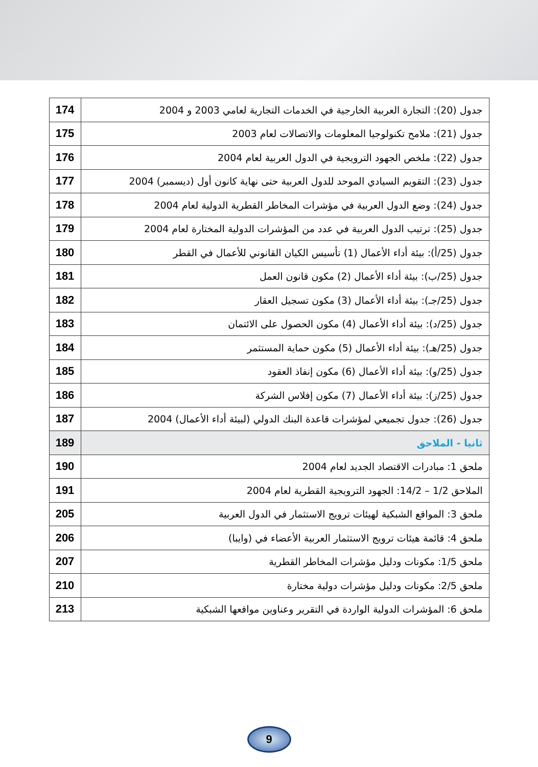| جدول (20): التجارة العربية الخارجية في الخدمات التجارية لعامي 2003 و 2004 | 174 |
| جدول (21): ملامح تكنولوجيا المعلومات والاتصالات لعام 2003 | 175 |
| جدول (22): ملخص الجهود الترويجية في الدول العربية لعام 2004 | 176 |
| جدول (23): التقويم السيادي الموحد للدول العربية حتى نهاية كانون أول (ديسمبر) 2004 | 177 |
| جدول (24): وضع الدول العربية في مؤشرات المخاطر القطرية الدولية لعام 2004 | 178 |
| جدول (25): ترتيب الدول العربية في عدد من المؤشرات الدولية المختارة لعام 2004 | 179 |
| جدول (25/أ): بيئة أداء الأعمال (1) تأسيس الكيان القانوني للأعمال في القطر | 180 |
| جدول (25/ب): بيئة أداء الأعمال (2) مكون قانون العمل | 181 |
| جدول (25/جـ): بيئة أداء الأعمال (3) مكون تسجيل العقار | 182 |
| جدول (25/د): بيئة أداء الأعمال (4) مكون الحصول على الائتمان | 183 |
| جدول (25/هـ): بيئة أداء الأعمال (5) مكون حماية المستثمر | 184 |
| جدول (25/و): بيئة أداء الأعمال (6) مكون إنفاذ العقود | 185 |
| جدول (25/ز): بيئة أداء الأعمال (7) مكون إفلاس الشركة | 186 |
| جدول (26): جدول تجميعي لمؤشرات قاعدة البنك الدولي (لبيئة أداء الأعمال) 2004 | 187 |
| ثانيا - الملاحق | 189 |
| ملحق 1: مبادرات الاقتصاد الجديد لعام 2004 | 190 |
| الملاحق 1/2 – 14/2: الجهود الترويجية القطرية لعام 2004 | 191 |
| ملحق 3: المواقع الشبكية لهيئات ترويج الاستثمار في الدول العربية | 205 |
| ملحق 4: قائمة هيئات ترويج الاستثمار العربية الأعضاء في (وايبا) | 206 |
| ملحق 1/5: مكونات ودليل مؤشرات المخاطر القطرية | 207 |
| ملحق 2/5: مكونات ودليل مؤشرات دولية مختارة | 210 |
| ملحق 6: المؤشرات الدولية الواردة في التقرير وعناوين مواقعها الشبكية | 213 |
9